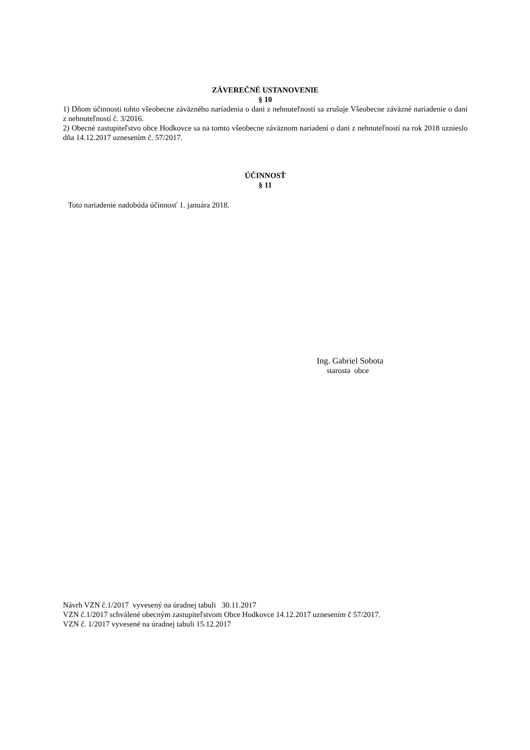ZÁVEREČNÉ USTANOVENIE
§ 10
1) Dňom účinnosti tohto všeobecne záväzného nariadenia o dani z nehnuteľností sa zrušuje Všeobecne záväzné nariadenie o dani z nehnuteľností č. 3/2016.
2) Obecné zastupiteľstvo obce Hodkovce sa na tomto všeobecne záväznom nariadení o dani z nehnuteľností na rok 2018 uznieslo dňa 14.12.2017 uznesením č. 57/2017.
ÚČINNOSŤ
§ 11
Toto nariadenie nadobúda účinnosť 1. januára 2018.
Ing. Gabriel Sobota
starosta obce
Návrh VZN č.1/2017 vyvesený na úradnej tabuli 30.11.2017
VZN č.1/2017 schválené obecným zastupiteľstvom Obce Hodkovce 14.12.2017 uznesením č 57/2017.
VZN č. 1/2017 vyvesené na úradnej tabuli 15.12.2017